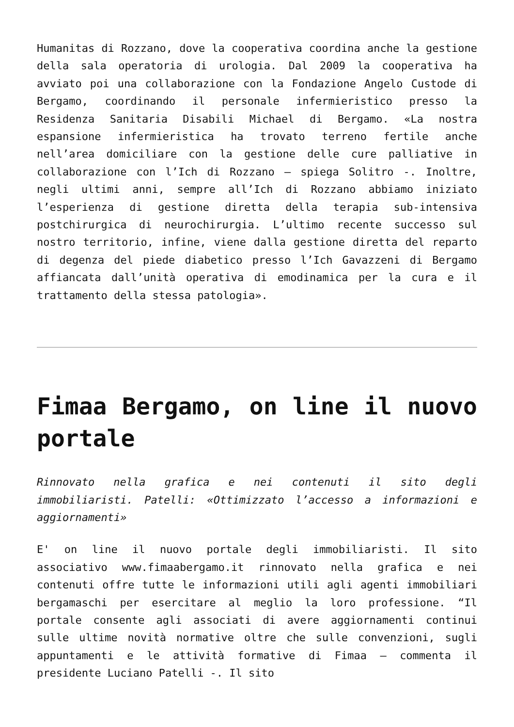Humanitas di Rozzano, dove la cooperativa coordina anche la gestione della sala operatoria di urologia. Dal 2009 la cooperativa ha avviato poi una collaborazione con la Fondazione Angelo Custode di Bergamo, coordinando il personale infermieristico presso la Residenza Sanitaria Disabili Michael di Bergamo. «La nostra espansione infermieristica ha trovato terreno fertile anche nell’area domiciliare con la gestione delle cure palliative in collaborazione con l’Ich di Rozzano – spiega Solitro -. Inoltre, negli ultimi anni, sempre all’Ich di Rozzano abbiamo iniziato l’esperienza di gestione diretta della terapia sub-intensiva postchirurgica di neurochirurgia. L’ultimo recente successo sul nostro territorio, infine, viene dalla gestione diretta del reparto di degenza del piede diabetico presso l’Ich Gavazzeni di Bergamo affiancata dall’unità operativa di emodinamica per la cura e il trattamento della stessa patologia».
Fimaa Bergamo, on line il nuovo portale
Rinnovato nella grafica e nei contenuti il sito degli immobiliaristi. Patelli: «Ottimizzato l’accesso a informazioni e aggiornamenti»
E' on line il nuovo portale degli immobiliaristi. Il sito associativo www.fimaabergamo.it rinnovato nella grafica e nei contenuti offre tutte le informazioni utili agli agenti immobiliari bergamaschi per esercitare al meglio la loro professione. “Il portale consente agli associati di avere aggiornamenti continui sulle ultime novità normative oltre che sulle convenzioni, sugli appuntamenti e le attività formative di Fimaa – commenta il presidente Luciano Patelli -. Il sito